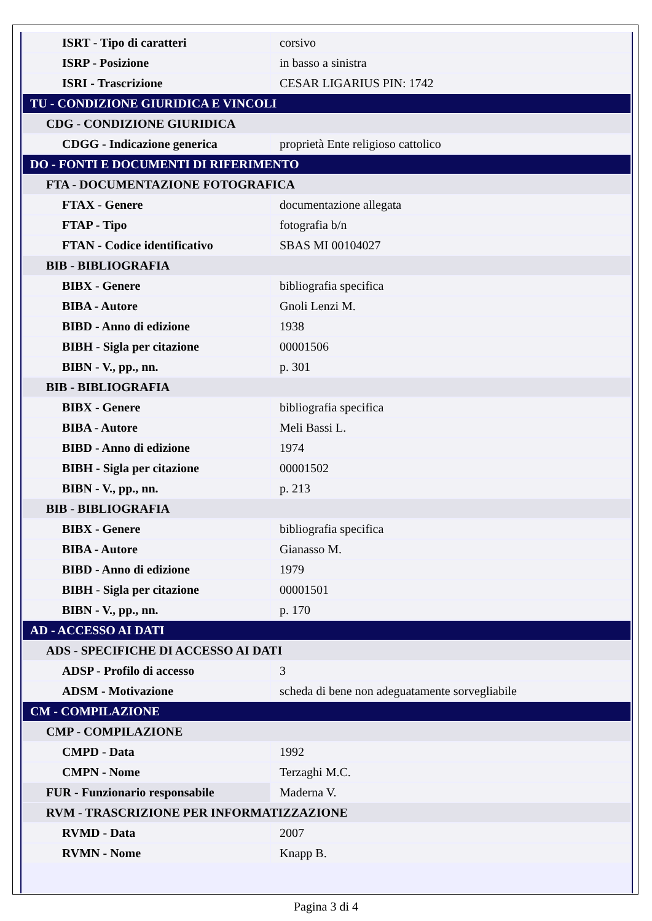| ISRT - Tipo di caratteri | corsivo |
| ISRP - Posizione | in basso a sinistra |
| ISRI - Trascrizione | CESAR LIGARIUS PIN: 1742 |
| TU - CONDIZIONE GIURIDICA E VINCOLI | |
| CDG - CONDIZIONE GIURIDICA | |
| CDGG - Indicazione generica | proprietà Ente religioso cattolico |
| DO - FONTI E DOCUMENTI DI RIFERIMENTO | |
| FTA - DOCUMENTAZIONE FOTOGRAFICA | |
| FTAX - Genere | documentazione allegata |
| FTAP - Tipo | fotografia b/n |
| FTAN - Codice identificativo | SBAS MI 00104027 |
| BIB - BIBLIOGRAFIA | |
| BIBX - Genere | bibliografia specifica |
| BIBA - Autore | Gnoli Lenzi M. |
| BIBD - Anno di edizione | 1938 |
| BIBH - Sigla per citazione | 00001506 |
| BIBN - V., pp., nn. | p. 301 |
| BIB - BIBLIOGRAFIA | |
| BIBX - Genere | bibliografia specifica |
| BIBA - Autore | Meli Bassi L. |
| BIBD - Anno di edizione | 1974 |
| BIBH - Sigla per citazione | 00001502 |
| BIBN - V., pp., nn. | p. 213 |
| BIB - BIBLIOGRAFIA | |
| BIBX - Genere | bibliografia specifica |
| BIBA - Autore | Gianasso M. |
| BIBD - Anno di edizione | 1979 |
| BIBH - Sigla per citazione | 00001501 |
| BIBN - V., pp., nn. | p. 170 |
| AD - ACCESSO AI DATI | |
| ADS - SPECIFICHE DI ACCESSO AI DATI | |
| ADSP - Profilo di accesso | 3 |
| ADSM - Motivazione | scheda di bene non adeguatamente sorvegliabile |
| CM - COMPILAZIONE | |
| CMP - COMPILAZIONE | |
| CMPD - Data | 1992 |
| CMPN - Nome | Terzaghi M.C. |
| FUR - Funzionario responsabile | Maderna V. |
| RVM - TRASCRIZIONE PER INFORMATIZZAZIONE | |
| RVMD - Data | 2007 |
| RVMN - Nome | Knapp B. |
Pagina 3 di 4